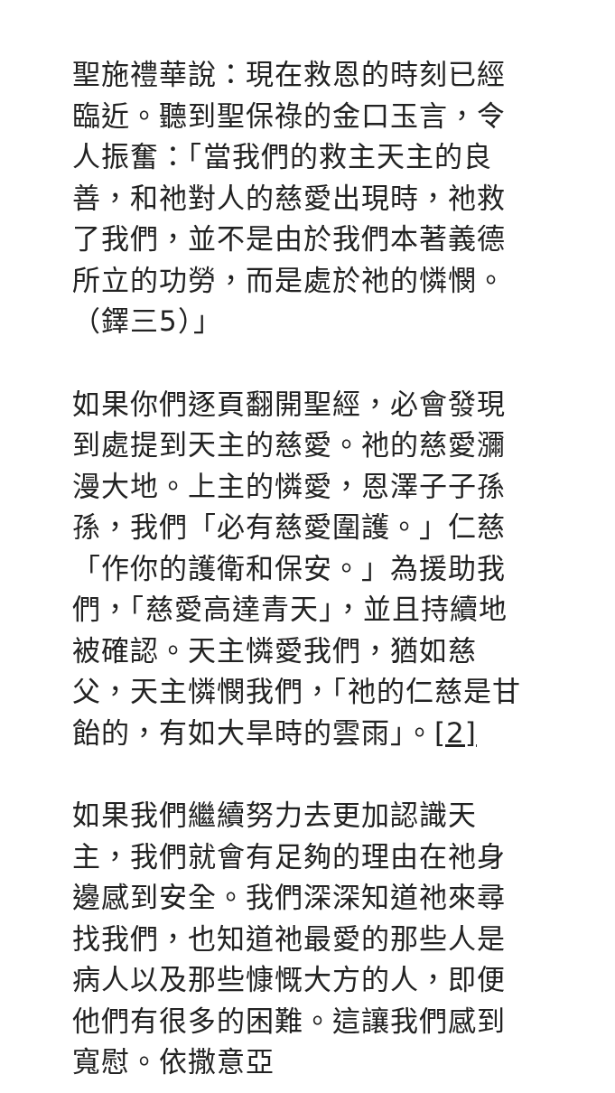聖施禮華說：現在救恩的時刻已經臨近。聽到聖保祿的金口玉言，令人振奮：「當我們的救主天主的良善，和祂對人的慈愛出現時，祂救了我們，並不是由於我們本著義德所立的功勞，而是處於祂的憐憫。（鐸三5）」
如果你們逐頁翻開聖經，必會發現到處提到天主的慈愛。祂的慈愛瀰漫大地。上主的憐愛，恩澤子子孫孫，我們「必有慈愛圍護。」仁慈「作你的護衛和保安。」為援助我們，「慈愛高達青天」，並且持續地被確認。天主憐愛我們，猶如慈父，天主憐憫我們，「祂的仁慈是甘飴的，有如大旱時的雲雨」。[2]
如果我們繼續努力去更加認識天主，我們就會有足夠的理由在祂身邊感到安全。我們深深知道祂來尋找我們，也知道祂最愛的那些人是病人以及那些慷慨大方的人，即便他們有很多的困難。這讓我們感到寬慰。依撒意亞